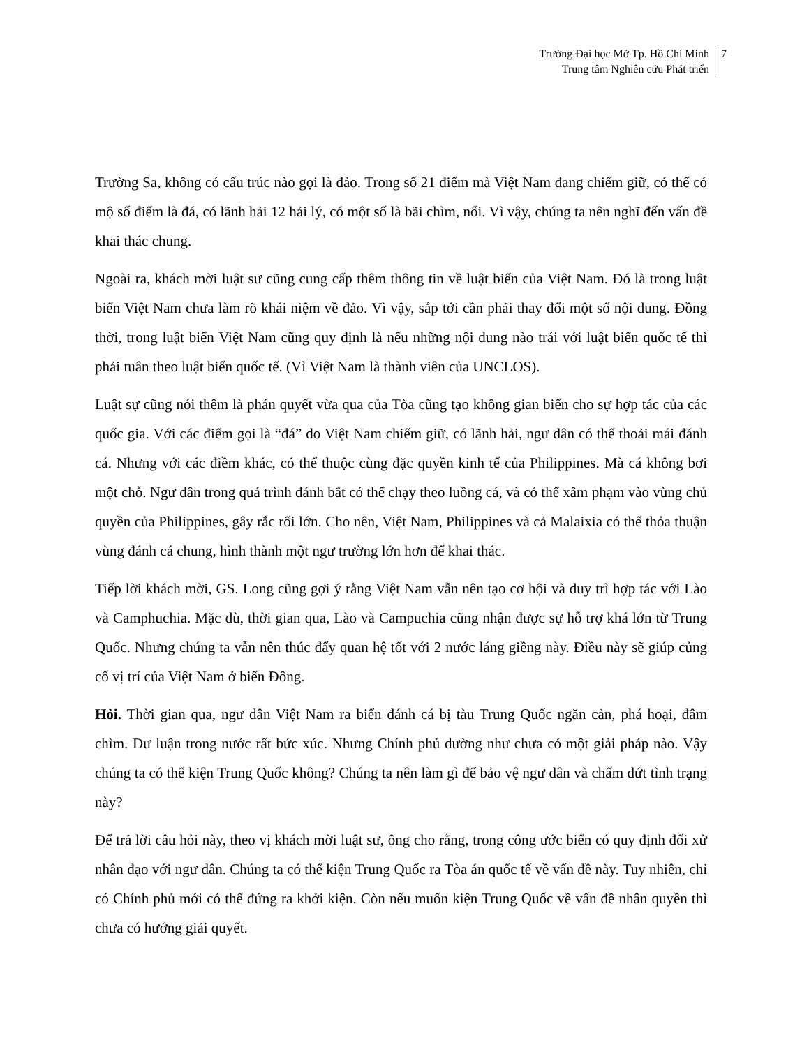Trường Đại học Mở Tp. Hồ Chí Minh
Trung tâm Nghiên cứu Phát triển
7
Trường Sa, không có cấu trúc nào gọi là đảo. Trong số 21 điểm mà Việt Nam đang chiếm giữ, có thể có mộ số điểm là đá, có lãnh hải 12 hải lý, có một số là bãi chìm, nổi. Vì vậy, chúng ta nên nghĩ đến vấn đề khai thác chung.
Ngoài ra, khách mời luật sư cũng cung cấp thêm thông tin về luật biển của Việt Nam. Đó là trong luật biển Việt Nam chưa làm rõ khái niệm về đảo. Vì vậy, sắp tới cần phải thay đổi một số nội dung. Đồng thời, trong luật biển Việt Nam cũng quy định là nếu những nội dung nào trái với luật biển quốc tế thì phải tuân theo luật biển quốc tế. (Vì Việt Nam là thành viên của UNCLOS).
Luật sự cũng nói thêm là phán quyết vừa qua của Tòa cũng tạo không gian biển cho sự hợp tác của các quốc gia. Với các điểm gọi là “đá” do Việt Nam chiếm giữ, có lãnh hải, ngư dân có thể thoải mái đánh cá. Nhưng với các điềm khác, có thể thuộc cùng đặc quyền kinh tế của Philippines. Mà cá không bơi một chỗ. Ngư dân trong quá trình đánh bắt có thể chạy theo luồng cá, và có thể xâm phạm vào vùng chủ quyền của Philippines, gây rắc rối lớn. Cho nên, Việt Nam, Philippines và cả Malaixia có thể thỏa thuận vùng đánh cá chung, hình thành một ngư trường lớn hơn để khai thác.
Tiếp lời khách mời, GS. Long cũng gợi ý rằng Việt Nam vẫn nên tạo cơ hội và duy trì hợp tác với Lào và Camphuchia. Mặc dù, thời gian qua, Lào và Campuchia cũng nhận được sự hỗ trợ khá lớn từ Trung Quốc. Nhưng chúng ta vẫn nên thúc đẩy quan hệ tốt với 2 nước láng giềng này. Điều này sẽ giúp củng cố vị trí của Việt Nam ở biển Đông.
Hỏi. Thời gian qua, ngư dân Việt Nam ra biển đánh cá bị tàu Trung Quốc ngăn cản, phá hoại, đâm chìm. Dư luận trong nước rất bức xúc. Nhưng Chính phủ dường như chưa có một giải pháp nào. Vậy chúng ta có thể kiện Trung Quốc không? Chúng ta nên làm gì để bảo vệ ngư dân và chấm dứt tình trạng này?
Để trả lời câu hỏi này, theo vị khách mời luật sư, ông cho rằng, trong công ước biển có quy định đối xử nhân đạo với ngư dân. Chúng ta có thể kiện Trung Quốc ra Tòa án quốc tế về vấn đề này. Tuy nhiên, chỉ có Chính phủ mới có thể đứng ra khởi kiện. Còn nếu muốn kiện Trung Quốc về vấn đề nhân quyền thì chưa có hướng giải quyết.